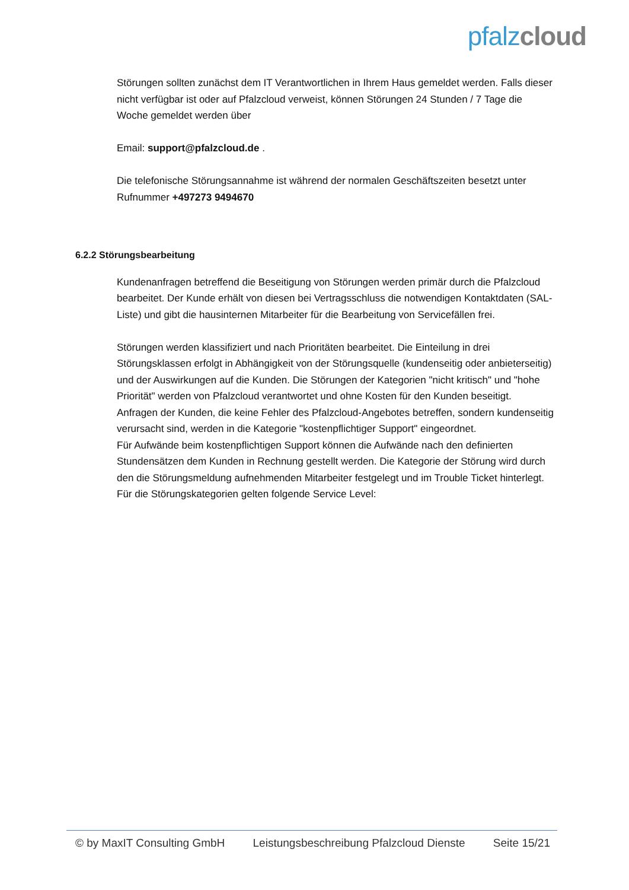pfalz cloud
Störungen sollten zunächst dem IT Verantwortlichen in Ihrem Haus gemeldet werden. Falls dieser nicht verfügbar ist oder auf Pfalzcloud verweist, können Störungen 24 Stunden / 7 Tage die Woche gemeldet werden über
Email: support@pfalzcloud.de .
Die telefonische Störungsannahme ist während der normalen Geschäftszeiten besetzt unter Rufnummer +497273 9494670
6.2.2 Störungsbearbeitung
Kundenanfragen betreffend die Beseitigung von Störungen werden primär durch die Pfalzcloud bearbeitet. Der Kunde erhält von diesen bei Vertragsschluss die notwendigen Kontaktdaten (SAL-Liste) und gibt die hausinternen Mitarbeiter für die Bearbeitung von Servicefällen frei.
Störungen werden klassifiziert und nach Prioritäten bearbeitet. Die Einteilung in drei Störungsklassen erfolgt in Abhängigkeit von der Störungsquelle (kundenseitig oder anbieterseitig) und der Auswirkungen auf die Kunden. Die Störungen der Kategorien "nicht kritisch" und "hohe Priorität" werden von Pfalzcloud verantwortet und ohne Kosten für den Kunden beseitigt.
Anfragen der Kunden, die keine Fehler des Pfalzcloud-Angebotes betreffen, sondern kundenseitig verursacht sind, werden in die Kategorie "kostenpflichtiger Support" eingeordnet.
Für Aufwände beim kostenpflichtigen Support können die Aufwände nach den definierten Stundensätzen dem Kunden in Rechnung gestellt werden. Die Kategorie der Störung wird durch den die Störungsmeldung aufnehmenden Mitarbeiter festgelegt und im Trouble Ticket hinterlegt.
Für die Störungskategorien gelten folgende Service Level:
© by MaxIT Consulting GmbH Leistungsbeschreibung Pfalzcloud Dienste Seite 15/21